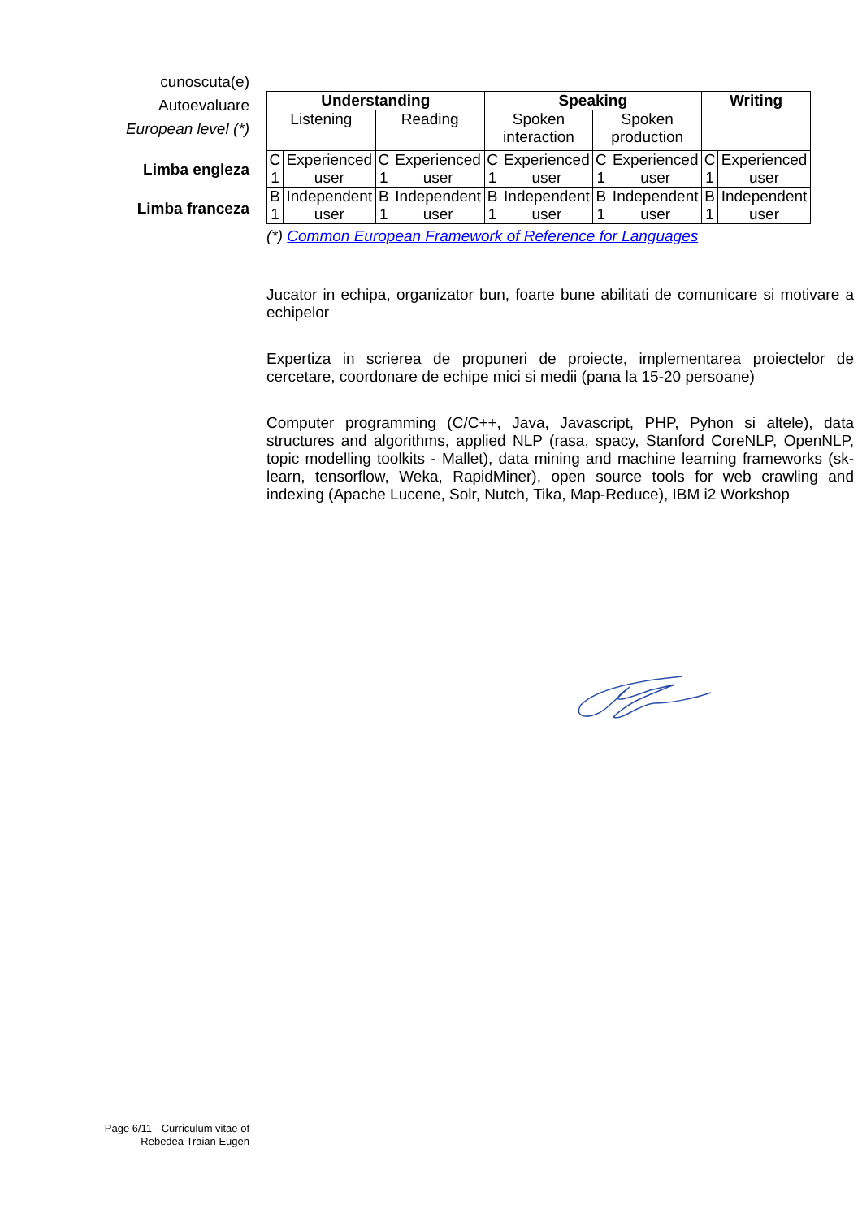cunoscuta(e)
Autoevaluare
European level (*)
Limba engleza
Limba franceza
| Understanding | | | | Speaking | | | | Writing | |
| --- | --- | --- | --- | --- | --- | --- | --- | --- | --- |
| Listening | | Reading | | Spoken interaction | | Spoken production | | | |
| C 1 | Experienced user | C 1 | Experienced user | C 1 | Experienced user | C 1 | Experienced user | C 1 | Experienced user |
| B 1 | Independent user | B 1 | Independent user | B 1 | Independent user | B 1 | Independent user | B 1 | Independent user |
(*) Common European Framework of Reference for Languages
Jucator in echipa, organizator bun, foarte bune abilitati de comunicare si motivare a echipelor
Expertiza in scrierea de propuneri de proiecte, implementarea proiectelor de cercetare, coordonare de echipe mici si medii (pana la 15-20 persoane)
Computer programming (C/C++, Java, Javascript, PHP, Pyhon si altele), data structures and algorithms, applied NLP (rasa, spacy, Stanford CoreNLP, OpenNLP, topic modelling toolkits - Mallet), data mining and machine learning frameworks (sk-learn, tensorflow, Weka, RapidMiner), open source tools for web crawling and indexing (Apache Lucene, Solr, Nutch, Tika, Map-Reduce), IBM i2 Workshop
Page 6/11 - Curriculum vitae of
Rebedea Traian Eugen